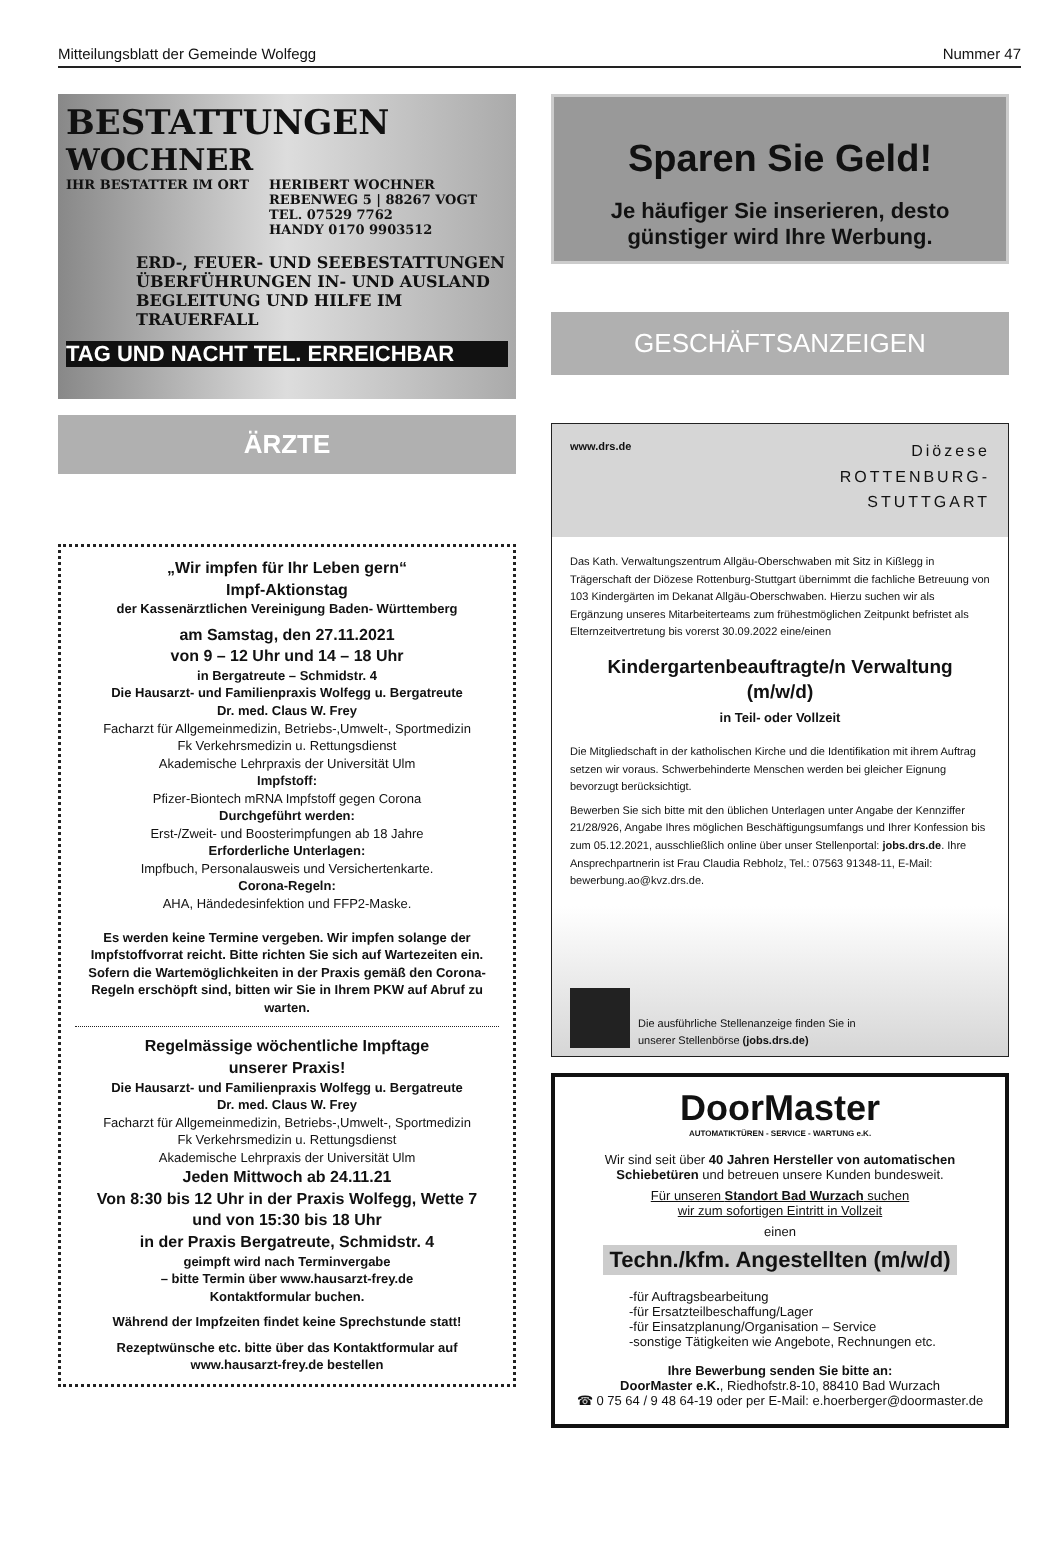Mitteilungsblatt der Gemeinde Wolfegg Nummer 47
BESTATTUNGEN
WOCHNER
IHR BESTATTER IM ORT HERIBERT WOCHNER
REBENWEG 5 | 88267 VOGT
TEL. 07529 7762
HANDY 0170 9903512
ERD-, FEUER- UND SEEBESTATTUNGEN
ÜBERFÜHRUNGEN IN- UND AUSLAND
BEGLEITUNG UND HILFE IM TRAUERFALL
TAG UND NACHT TEL. ERREICHBAR
ÄRZTE
„Wir impfen für Ihr Leben gern“Impf-Aktionstag
der Kassenärztlichen Vereinigung Baden- Württemberg
am Samstag, den 27.11.2021
von 9 – 12 Uhr und 14 – 18 Uhr
in Bergatreute – Schmidstr. 4
Die Hausarzt- und Familienpraxis Wolfegg u. Bergatreute
Dr. med. Claus W. Frey
Facharzt für Allgemeinmedizin, Betriebs-,Umwelt-, Sportmedizin
Fk Verkehrsmedizin u. Rettungsdienst
Akademische Lehrpraxis der Universität Ulm
Impfstoff:
Pfizer-Biontech mRNA Impfstoff gegen Corona
Durchgeführt werden:
Erst-/Zweit- und Boosterimpfungen ab 18 Jahre
Erforderliche Unterlagen:
Impfbuch, Personalausweis und Versichertenkarte.
Corona-Regeln:
AHA, Händedesinfektion und FFP2-Maske.
Es werden keine Termine vergeben. Wir impfen solange der Impfstoffvorrat reicht. Bitte richten Sie sich auf Wartezeiten ein. Sofern die Wartemöglichkeiten in der Praxis gemäß den Corona-Regeln erschöpft sind, bitten wir Sie in Ihrem PKW auf Abruf zu warten.
Regelmässige wöchentliche Impftage
unserer Praxis!
Die Hausarzt- und Familienpraxis Wolfegg u. Bergatreute
Dr. med. Claus W. Frey
Facharzt für Allgemeinmedizin, Betriebs-,Umwelt-, Sportmedizin
Fk Verkehrsmedizin u. Rettungsdienst
Akademische Lehrpraxis der Universität Ulm
Jeden Mittwoch ab 24.11.21
Von 8:30 bis 12 Uhr in der Praxis Wolfegg, Wette 7
und von 15:30 bis 18 Uhr
in der Praxis Bergatreute, Schmidstr. 4
geimpft wird nach Terminvergabe
– bitte Termin über www.hausarzt-frey.de
Kontaktformular buchen.
Während der Impfzeiten findet keine Sprechstunde statt!
Rezeptwünsche etc. bitte über das Kontaktformular auf
www.hausarzt-frey.de bestellen
Sparen Sie Geld!
Je häufiger Sie inserieren, desto
günstiger wird Ihre Werbung.
GESCHÄFTSANZEIGEN
www.drs.de
Diözese
ROTTENBURG-
STUTTGART
Das Kath. Verwaltungszentrum Allgäu-Oberschwaben mit Sitz in Kißlegg in Trägerschaft der Diözese Rottenburg-Stuttgart übernimmt die fachliche Betreuung von 103 Kindergärten im Dekanat Allgäu-Oberschwaben. Hierzu suchen wir als Ergänzung unseres Mitarbeiterteams zum frühestmöglichen Zeitpunkt befristet als Elternzeitvertretung bis vorerst 30.09.2022 eine/einen
Kindergartenbeauftragte/n Verwaltung
(m/w/d)
in Teil- oder Vollzeit
Die Mitgliedschaft in der katholischen Kirche und die Identifikation mit ihrem Auftrag setzen wir voraus. Schwerbehinderte Menschen werden bei gleicher Eignung bevorzugt berücksichtigt.
Bewerben Sie sich bitte mit den üblichen Unterlagen unter Angabe der Kennziffer 21/28/926, Angabe Ihres möglichen Beschäftigungsumfangs und Ihrer Konfession bis zum 05.12.2021, ausschließlich online über unser Stellenportal: jobs.drs.de. Ihre Ansprechpartnerin ist Frau Claudia Rebholz, Tel.: 07563 91348-11, E-Mail: bewerbung.ao@kvz.drs.de.
Die ausführliche Stellenanzeige finden Sie in
unserer Stellenbörse (jobs.drs.de)
DoorMaster
AUTOMATIKTÜREN - SERVICE - WARTUNG e.K.
Wir sind seit über 40 Jahren Hersteller von automatischen Schiebetüren und betreuen unsere Kunden bundesweit.
Für unseren Standort Bad Wurzach suchen
wir zum sofortigen Eintritt in Vollzeit
einen
Techn./kfm. Angestellten (m/w/d)
-für Auftragsbearbeitung
-für Ersatzteilbeschaffung/Lager
-für Einsatzplanung/Organisation – Service
-sonstige Tätigkeiten wie Angebote, Rechnungen etc.
Ihre Bewerbung senden Sie bitte an:
DoorMaster e.K., Riedhofstr.8-10, 88410 Bad Wurzach
☎ 0 75 64 / 9 48 64-19 oder per E-Mail: e.hoerberger@doormaster.de